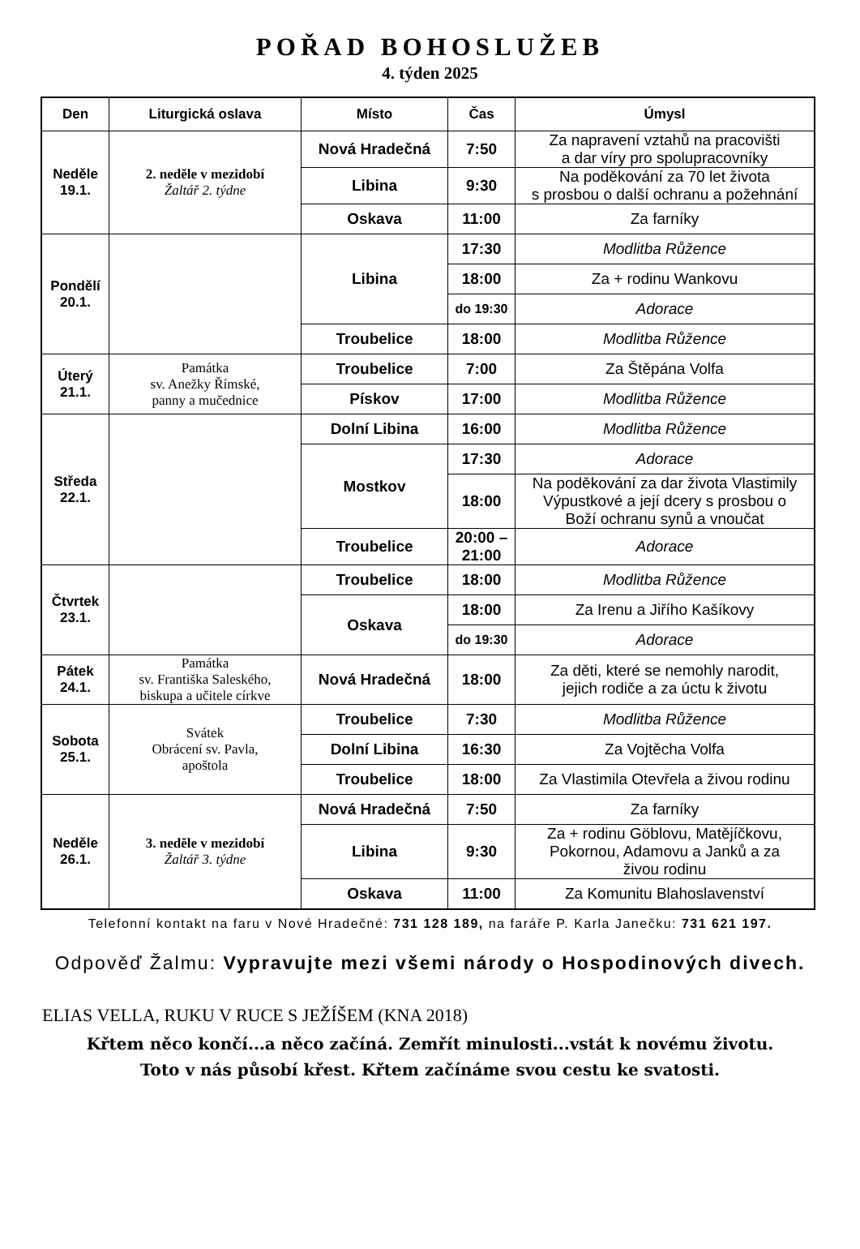POŘAD BOHOSLUŽEB
4. týden 2025
| Den | Liturgická oslava | Místo | Čas | Úmysl |
| --- | --- | --- | --- | --- |
| Neděle 19.1. | 2. neděle v mezidobí Žaltář 2. týdne | Nová Hradečná | 7:50 | Za napravení vztahů na pracovišti a dar víry pro spolupracovníky |
| | | Libina | 9:30 | Na poděkování za 70 let života s prosbou o další ochranu a požehnání |
| | | Oskava | 11:00 | Za farníky |
| Pondělí 20.1. | | Libina | 17:30 | Modlitba Růžence |
| | | | 18:00 | Za + rodinu Wankovu |
| | | | do 19:30 | Adorace |
| | | Troubelice | 18:00 | Modlitba Růžence |
| Úterý 21.1. | Památka sv. Anežky Římské, panny a mučednice | Troubelice | 7:00 | Za Štěpána Volfa |
| | | Pískov | 17:00 | Modlitba Růžence |
| Středa 22.1. | | Dolní Libina | 16:00 | Modlitba Růžence |
| | | Mostkov | 17:30 | Adorace |
| | | | 18:00 | Na poděkování za dar života Vlastimily Výpustkové a její dcery s prosbou o Boží ochranu synů a vnoučat |
| | | Troubelice | 20:00 – 21:00 | Adorace |
| Čtvrtek 23.1. | | Troubelice | 18:00 | Modlitba Růžence |
| | | Oskava | 18:00 | Za Irenu a Jiřího Kašíkovy |
| | | | do 19:30 | Adorace |
| Pátek 24.1. | Památka sv. Františka Saleského, biskupa a učitele církve | Nová Hradečná | 18:00 | Za děti, které se nemohly narodit, jejich rodiče a za úctu k životu |
| Sobota 25.1. | Svátek Obrácení sv. Pavla, apoštola | Troubelice | 7:30 | Modlitba Růžence |
| | | Dolní Libina | 16:30 | Za Vojtěcha Volfa |
| | | Troubelice | 18:00 | Za Vlastimila Otevřela a živou rodinu |
| Neděle 26.1. | 3. neděle v mezidobí Žaltář 3. týdne | Nová Hradečná | 7:50 | Za farníky |
| | | Libina | 9:30 | Za + rodinu Göblovu, Matějíčkovu, Pokornou, Adamovu a Janků a za živou rodinu |
| | | Oskava | 11:00 | Za Komunitu Blahoslavenství |
Telefonní kontakt na faru v Nové Hradečné: 731 128 189, na faráře P. Karla Janečku: 731 621 197.
Odpověď Žalmu: Vypravujte mezi všemi národy o Hospodinových divech.
ELIAS VELLA, RUKU V RUCE S JEŽÍŠEM (KNA 2018)
Křtem něco končí...a něco začíná. Zemřít minulosti...vstát k novému životu.
Toto v nás působí křest. Křtem začínáme svou cestu ke svatosti.